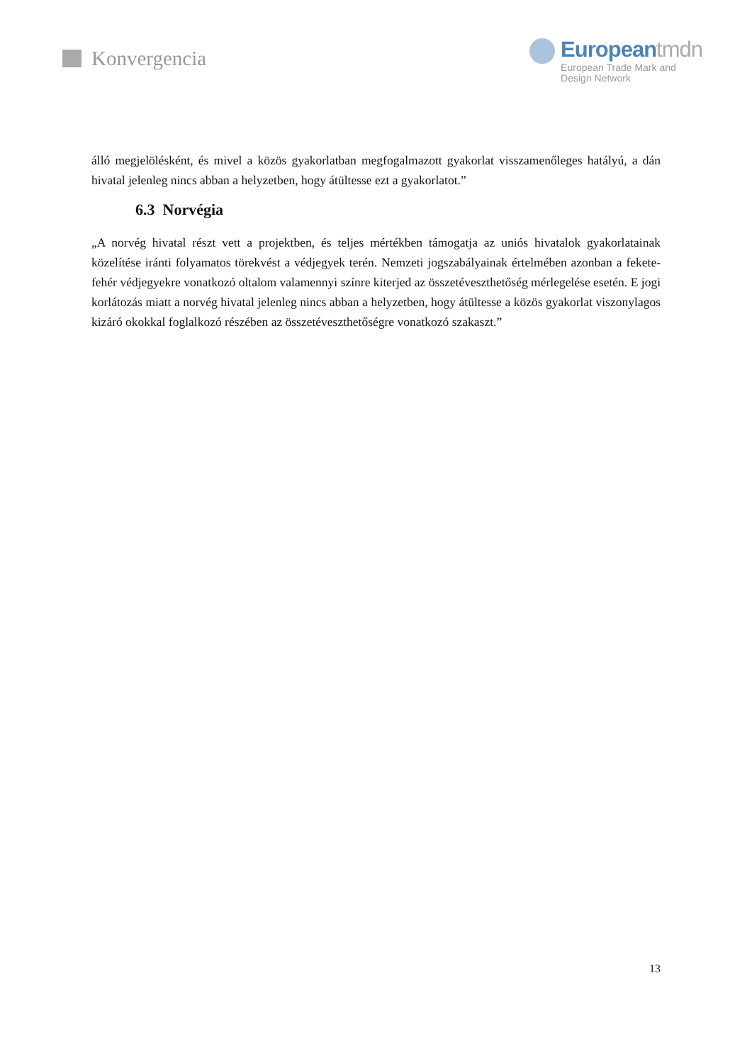Konvergencia
Europeantmdn
European Trade Mark and
Design Network
álló megjelölésként, és mivel a közös gyakorlatban megfogalmazott gyakorlat visszamenőleges hatályú, a dán hivatal jelenleg nincs abban a helyzetben, hogy átültesse ezt a gyakorlatot.”
6.3 Norvégia
„A norvég hivatal részt vett a projektben, és teljes mértékben támogatja az uniós hivatalok gyakorlatainak közelítése iránti folyamatos törekvést a védjegyek terén. Nemzeti jogszabályainak értelmében azonban a fekete-fehér védjegyekre vonatkozó oltalom valamennyi színre kiterjed az összetéveszthetőség mérlegelése esetén. E jogi korlátozás miatt a norvég hivatal jelenleg nincs abban a helyzetben, hogy átültesse a közös gyakorlat viszonylagos kizáró okokkal foglalkozó részében az összetéveszthetőségre vonatkozó szakaszt.”
13